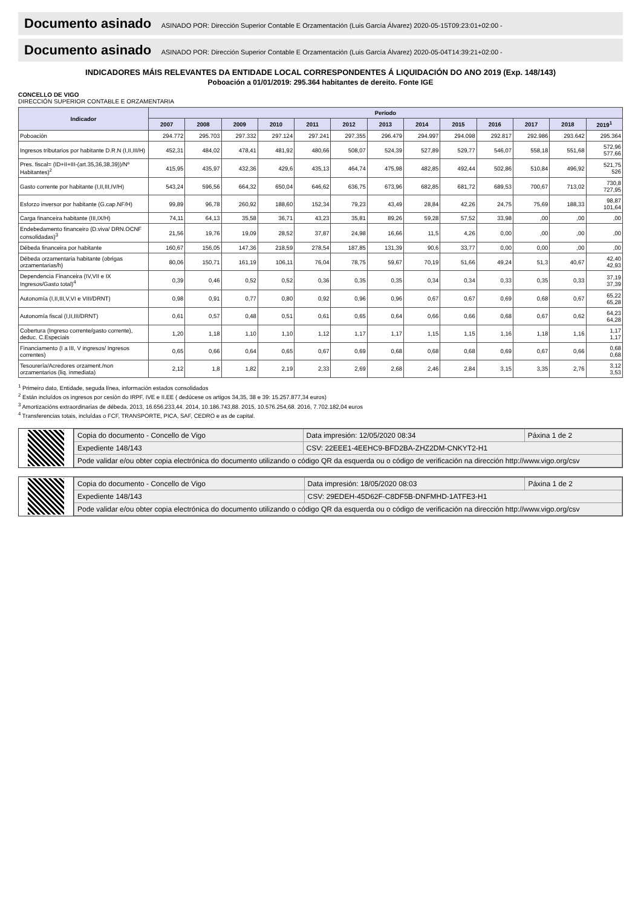Documento asinado ASINADO POR: Dirección Superior Contable E Orzamentación (Luis García Álvarez) 2020-05-15T09:23:01+02:00 -
Documento asinado ASINADO POR: Dirección Superior Contable E Orzamentación (Luis García Álvarez) 2020-05-04T14:39:21+02:00 -
INDICADORES MÁIS RELEVANTES DA ENTIDADE LOCAL CORRESPONDENTES Á LIQUIDACIÓN DO ANO 2019 (Exp. 148/143)
Poboación a 01/01/2019: 295.364 habitantes de dereito. Fonte IGE
CONCELLO DE VIGO
DIRECCIÓN SUPERIOR CONTABLE E ORZAMENTARIA
| Indicador | Período | | | | | | | | | | | | |
| --- | --- | --- | --- | --- | --- | --- | --- | --- | --- | --- | --- | --- | --- |
| | 2007 | 2008 | 2009 | 2010 | 2011 | 2012 | 2013 | 2014 | 2015 | 2016 | 2017 | 2018 | 2019<sup>1</sup> |
| Poboación | 294.772 | 295.703 | 297.332 | 297.124 | 297.241 | 297.355 | 296.479 | 294.997 | 294.098 | 292.817 | 292.986 | 293.642 | 295.364 |
| Ingresos tributarios por habitante D.R.N (I,II,III/H) | 452,31 | 484,02 | 478,41 | 481,92 | 480,66 | 508,07 | 524,39 | 527,89 | 529,77 | 546,07 | 558,18 | 551,68 | 572,96 577,66 |
| Pres. fiscal= (ID+II+III-(art.35,36,38,39))/Nº Habitantes)<sup>2</sup> | 415,95 | 435,97 | 432,36 | 429,6 | 435,13 | 464,74 | 475,98 | 482,85 | 492,44 | 502,86 | 510,84 | 496,92 | 521,75 526 |
| Gasto corrente por habitante (I,II,III,IV/H) | 543,24 | 596,56 | 664,32 | 650,04 | 646,62 | 636,75 | 673,96 | 682,85 | 681,72 | 689,53 | 700,67 | 713,02 | 730,8 727,95 |
| Esforzo inversor por habitante (G.cap.NF/H) | 99,89 | 96,78 | 260,92 | 188,60 | 152,34 | 79,23 | 43,49 | 28,84 | 42,26 | 24,75 | 75,69 | 188,33 | 98,87 101,64 |
| Carga financeira habitante (III,IX/H) | 74,11 | 64,13 | 35,58 | 36,71 | 43,23 | 35,81 | 89,26 | 59,28 | 57,52 | 33,98 | ,00 | ,00 | ,00 |
| Endebedamento financeiro (D.viva/ DRN.OCNF consolidadas)<sup>3</sup> | 21,56 | 19,76 | 19,09 | 28,52 | 37,87 | 24,98 | 16,66 | 11,5 | 4,26 | 0,00 | ,00 | ,00 | ,00 |
| Débeda financeira por habitante | 160,67 | 156,05 | 147,36 | 218,59 | 278,54 | 187,85 | 131,39 | 90,6 | 33,77 | 0,00 | 0,00 | ,00 | ,00 |
| Débeda orzamentaria habitante (obrigas orzamentarias/h) | 80,06 | 150,71 | 161,19 | 106,11 | 76,04 | 78,75 | 59,67 | 70,19 | 51,66 | 49,24 | 51,3 | 40,67 | 42,40 42,93 |
| Dependencia Financeira (IV,VII e IX Ingresos/Gasto total)<sup>4</sup> | 0,39 | 0,46 | 0,52 | 0,52 | 0,36 | 0,35 | 0,35 | 0,34 | 0,34 | 0,33 | 0,35 | 0,33 | 37,19 37,39 |
| Autonomía (I,II,III,V,VI e VIII/DRNT) | 0,98 | 0,91 | 0,77 | 0,80 | 0,92 | 0,96 | 0,96 | 0,67 | 0,67 | 0,69 | 0,68 | 0,67 | 65,22 65,28 |
| Autonomía fiscal (I,II,III/DRNT) | 0,61 | 0,57 | 0,48 | 0,51 | 0,61 | 0,65 | 0,64 | 0,66 | 0,66 | 0,68 | 0,67 | 0,62 | 64,23 64,28 |
| Cobertura (Ingreso corrente/gasto corrente), deduc. C.Especiais | 1,20 | 1,18 | 1,10 | 1,10 | 1,12 | 1,17 | 1,17 | 1,15 | 1,15 | 1,16 | 1,18 | 1,16 | 1,17 1,17 |
| Financiamento (I a III, V ingresos/ Ingresos correntes) | 0,65 | 0,66 | 0,64 | 0,65 | 0,67 | 0,69 | 0,68 | 0,68 | 0,68 | 0,69 | 0,67 | 0,66 | 0,68 0,68 |
| Tesourería/Acredores orzament./non orzamentarios (liq. inmediata) | 2,12 | 1,8 | 1,82 | 2,19 | 2,33 | 2,69 | 2,68 | 2,46 | 2,84 | 3,15 | 3,35 | 2,76 | 3,12 3,53 |
<sup>1</sup> Primeiro dato, Entidade, seguda línea, información estados consolidados
<sup>2</sup> Están incluídos os ingresos por cesión do IRPF, IVE e II.EE ( dedúcese os artigos 34,35, 38 e 39: 15.257.877,34 euros)
<sup>3</sup> Amortizacións extraordinarias de débeda. 2013, 16.656.233,44. 2014, 10.186.743,88. 2015, 10.576.254,68. 2016, 7.702.182,04 euros
<sup>4</sup> Transferencias totais, incluídas o FCF, TRANSPORTE, PICA, SAF, CEDRO e as de capital.
| Copia do documento - Concello de Vigo | Data impresión: 12/05/2020 08:34 | Páxina 1 de 2 |
| Expediente 148/143 | CSV: 22EEE1-4EEHC9-BFD2BA-ZHZ2DM-CNKYT2-H1 | |
| Pode validar e/ou obter copia electrónica do documento utilizando o código QR da esquerda ou o código de verificación na dirección http://www.vigo.org/csv | | |
| Copia do documento - Concello de Vigo | Data impresión: 18/05/2020 08:03 | Páxina 1 de 2 |
| Expediente 148/143 | CSV: 29EDEH-45D62F-C8DF5B-DNFMHD-1ATFE3-H1 | |
| Pode validar e/ou obter copia electrónica do documento utilizando o código QR da esquerda ou o código de verificación na dirección http://www.vigo.org/csv | | |